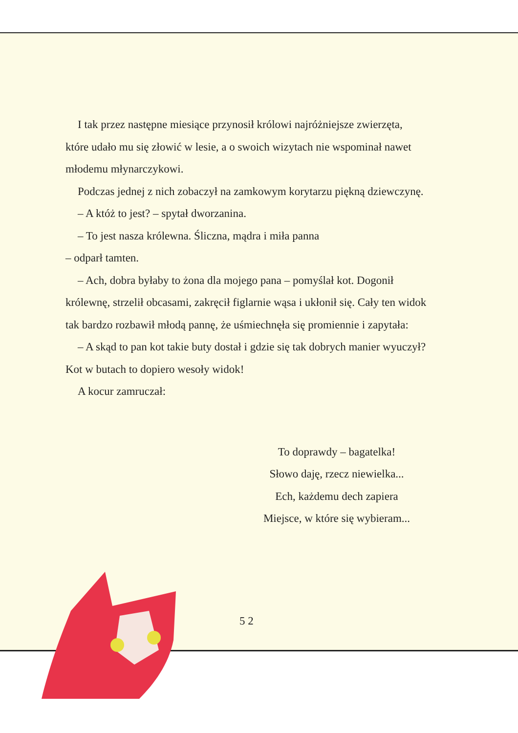I tak przez następne miesiące przynosił królowi najróżniejsze zwierzęta, które udało mu się złowić w lesie, a o swoich wizytach nie wspominał nawet młodemu młynarczykowi.
Podczas jednej z nich zobaczył na zamkowym korytarzu piękną dziewczynę.
– A któż to jest? – spytał dworzanina.
– To jest nasza królewna. Śliczna, mądra i miła panna
– odparł tamten.
– Ach, dobra byłaby to żona dla mojego pana – pomyślał kot. Dogonił królewnę, strzelił obcasami, zakręcił figlarnie wąsa i ukłonił się. Cały ten widok tak bardzo rozbawił młodą pannę, że uśmiechnęła się promiennie i zapytała:
– A skąd to pan kot takie buty dostał i gdzie się tak dobrych manier wyuczył? Kot w butach to dopiero wesoły widok!
A kocur zamruczał:
To doprawdy – bagatelka!
Słowo daję, rzecz niewielka...
Ech, każdemu dech zapiera
Miejsce, w które się wybieram...
5 2